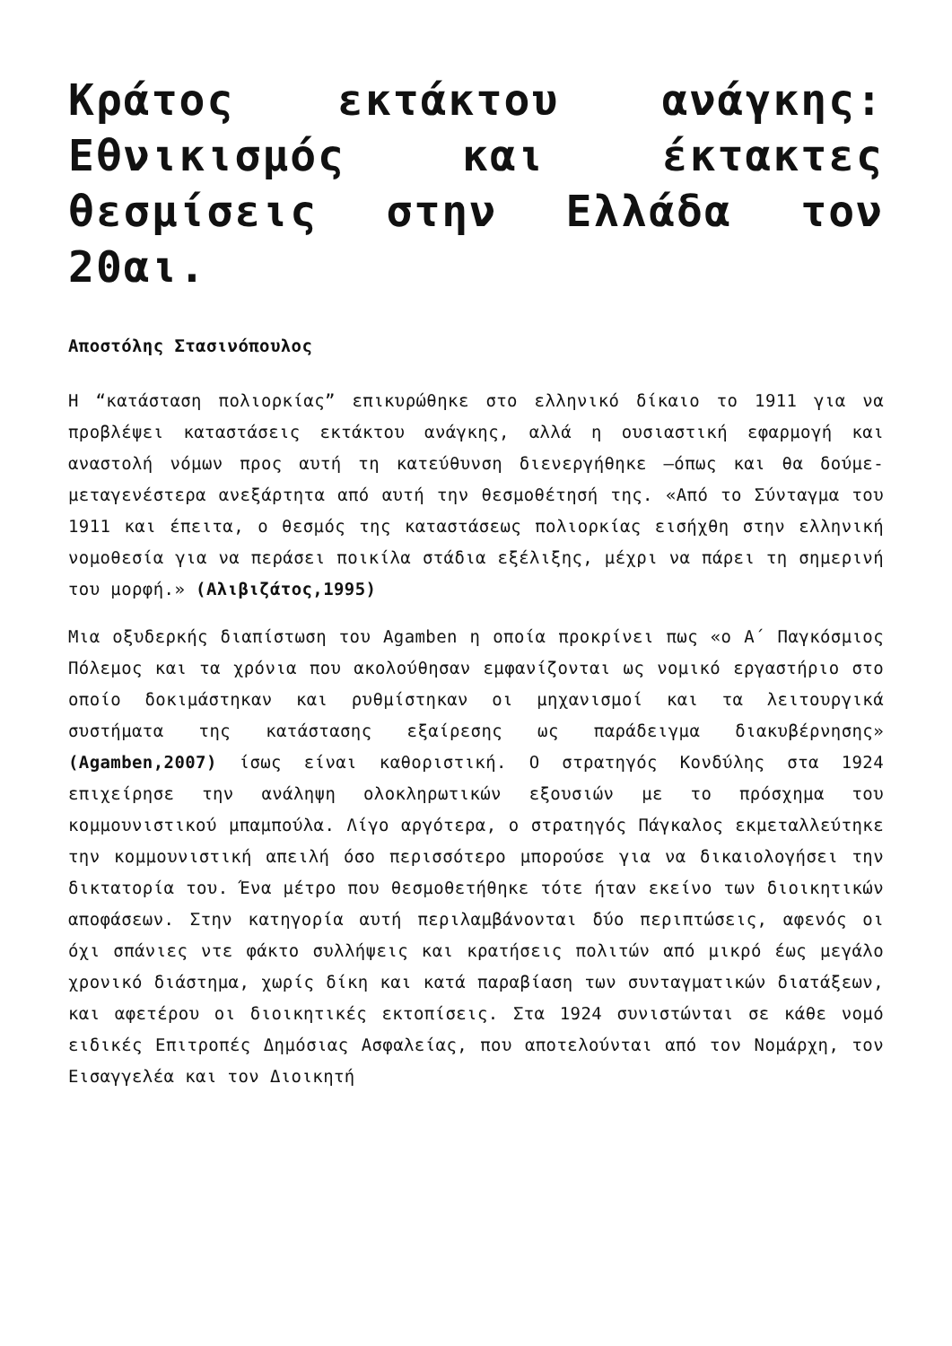Κράτος εκτάκτου ανάγκης: Εθνικισμός και έκτακτες θεσμίσεις στην Ελλάδα τον 20αι.
Αποστόλης Στασινόπουλος
Η “κατάσταση πολιορκίας” επικυρώθηκε στο ελληνικό δίκαιο το 1911 για να προβλέψει καταστάσεις εκτάκτου ανάγκης, αλλά η ουσιαστική εφαρμογή και αναστολή νόμων προς αυτή τη κατεύθυνση διενεργήθηκε –όπως και θα δούμε- μεταγενέστερα ανεξάρτητα από αυτή την θεσμοθέτησή της. «Από το Σύνταγμα του 1911 και έπειτα, ο θεσμός της καταστάσεως πολιορκίας εισήχθη στην ελληνική νομοθεσία για να περάσει ποικίλα στάδια εξέλιξης, μέχρι να πάρει τη σημερινή του μορφή.» (Αλιβιζάτος,1995)
Μια οξυδερκής διαπίστωση του Agamben η οποία προκρίνει πως «ο Α΄ Παγκόσμιος Πόλεμος και τα χρόνια που ακολούθησαν εμφανίζονται ως νομικό εργαστήριο στο οποίο δοκιμάστηκαν και ρυθμίστηκαν οι μηχανισμοί και τα λειτουργικά συστήματα της κατάστασης εξαίρεσης ως παράδειγμα διακυβέρνησης» (Agamben,2007) ίσως είναι καθοριστική. Ο στρατηγός Κονδύλης στα 1924 επιχείρησε την ανάληψη ολοκληρωτικών εξουσιών με το πρόσχημα του κομμουνιστικού μπαμπούλα. Λίγο αργότερα, ο στρατηγός Πάγκαλος εκμεταλλεύτηκε την κομμουνιστική απειλή όσο περισσότερο μπορούσε για να δικαιολογήσει την δικτατορία του. Ένα μέτρο που θεσμοθετήθηκε τότε ήταν εκείνο των διοικητικών αποφάσεων. Στην κατηγορία αυτή περιλαμβάνονται δύο περιπτώσεις, αφενός οι όχι σπάνιες ντε φάκτο συλλήψεις και κρατήσεις πολιτών από μικρό έως μεγάλο χρονικό διάστημα, χωρίς δίκη και κατά παραβίαση των συνταγματικών διατάξεων, και αφετέρου οι διοικητικές εκτοπίσεις. Στα 1924 συνιστώνται σε κάθε νομό ειδικές Επιτροπές Δημόσιας Ασφαλείας, που αποτελούνται από τον Νομάρχη, τον Εισαγγελέα και τον Διοικητή